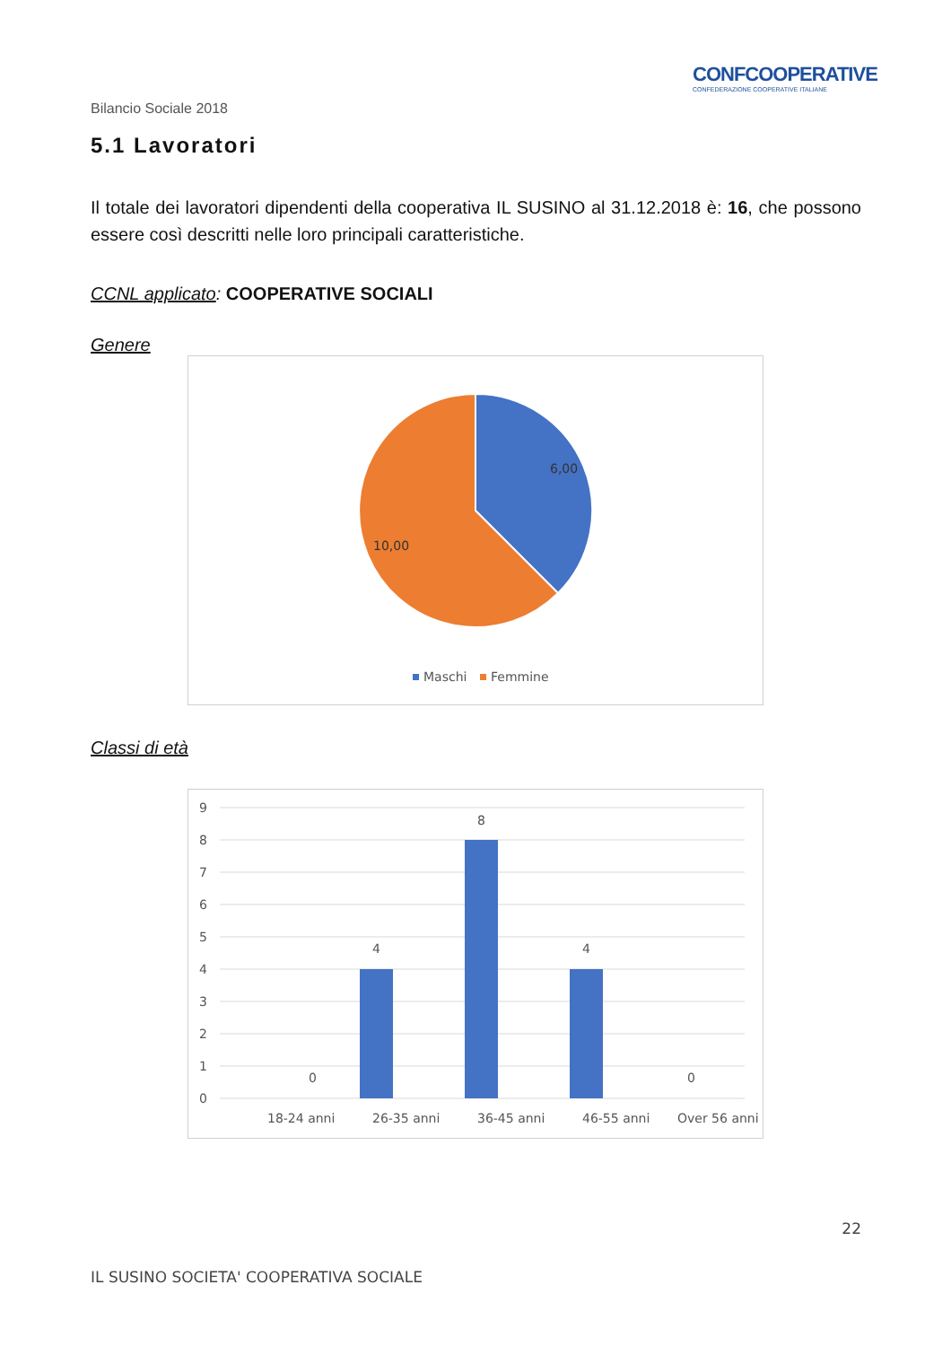CONFCOOPERATIVE
CONFEDERAZIONE COOPERATIVE ITALIANE
Bilancio Sociale 2018
5.1 Lavoratori
Il totale dei lavoratori dipendenti della cooperativa IL SUSINO al 31.12.2018 è: 16, che possono essere così descritti nelle loro principali caratteristiche.
CCNL applicato: COOPERATIVE SOCIALI
Genere
6,00
10,00
Maschi
Femmine
Classi di età
9
8
7
6
5
4
3
2
1
0
0
4
8
4
0
18-24 anni
26-35 anni
36-45 anni
46-55 anni
Over 56 anni
22
IL SUSINO SOCIETA' COOPERATIVA SOCIALE